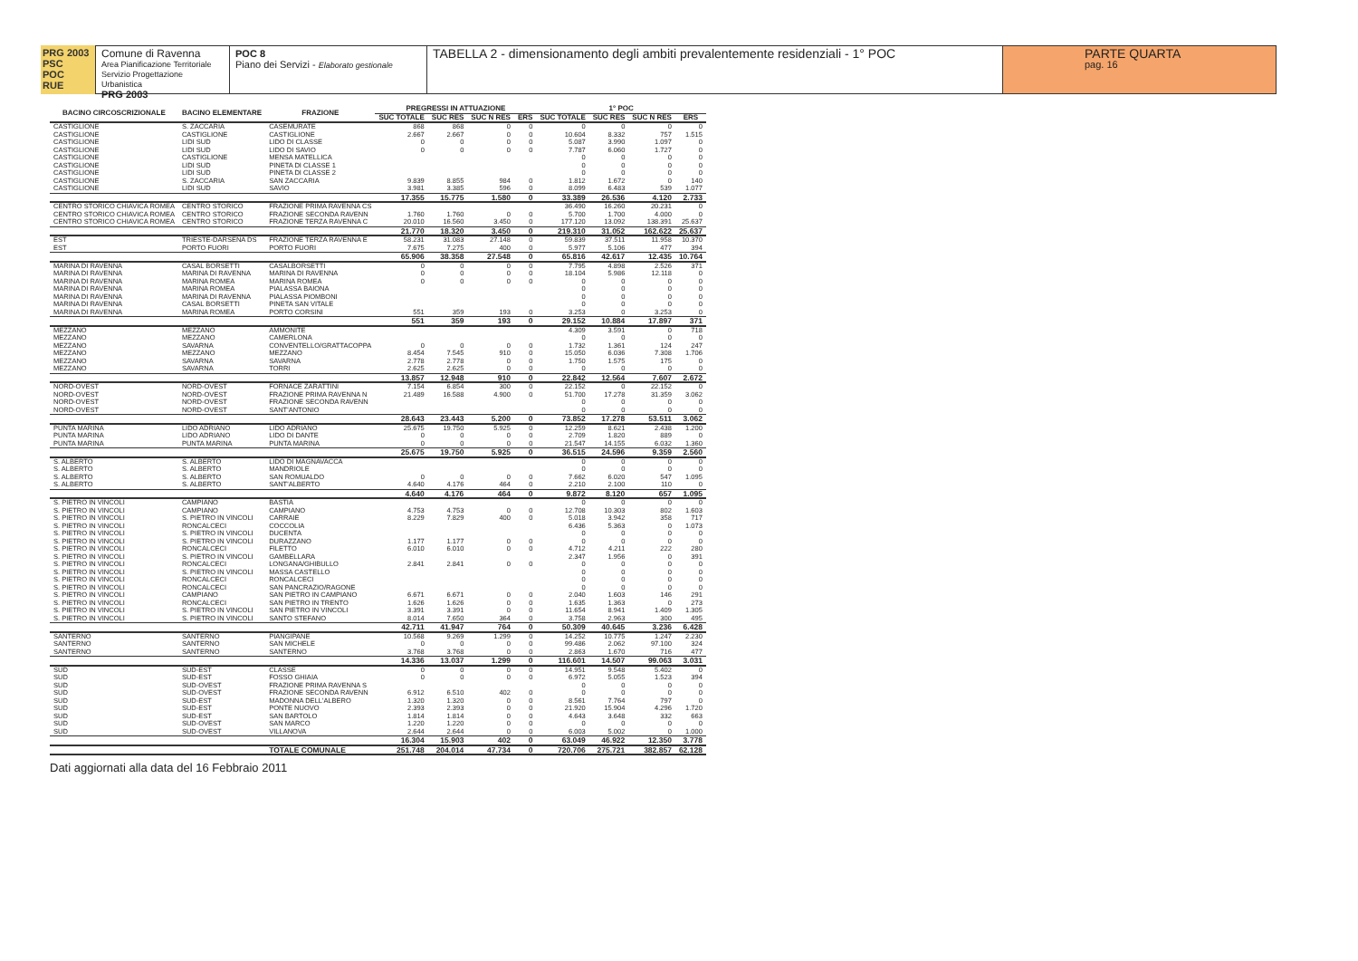PRG 2003
PSC
POC
RUE
Comune di Ravenna
Area Pianificazione Territoriale
Servizio Progettazione Urbanistica
PRG 2003
POC 8
Piano dei Servizi - Elaborato gestionale
TABELLA 2 - dimensionamento degli ambiti prevalentemente residenziali - 1° POC
PARTE QUARTA
pag. 16
| BACINO CIRCOSCRIZIONALE | BACINO ELEMENTARE | FRAZIONE | PREGRESSI IN ATTUAZIONE | | | | 1° POC | | | |
| --- | --- | --- | --- | --- | --- | --- | --- | --- | --- | --- |
| | | | SUC TOTALE | SUC RES | SUC N RES | ERS | SUC TOTALE | SUC RES | SUC N RES | ERS |
| CASTIGLIONE | S. ZACCARIA | CASEMURATE | 868 | 868 | 0 | 0 | 0 | 0 | 0 | 0 |
| CASTIGLIONE | CASTIGLIONE | CASTIGLIONE | 2.667 | 2.667 | 0 | 0 | 10.604 | 8.332 | 757 | 1.515 |
| CASTIGLIONE | LIDI SUD | LIDO DI CLASSE | 0 | 0 | 0 | 0 | 5.087 | 3.990 | 1.097 | 0 |
| CASTIGLIONE | LIDI SUD | LIDO DI SAVIO | 0 | 0 | 0 | 0 | 7.787 | 6.060 | 1.727 | 0 |
| CASTIGLIONE | CASTIGLIONE | MENSA MATELLICA | | | | | 0 | 0 | 0 | 0 |
| CASTIGLIONE | LIDI SUD | PINETA DI CLASSE 1 | | | | | 0 | 0 | 0 | 0 |
| CASTIGLIONE | LIDI SUD | PINETA DI CLASSE 2 | | | | | 0 | 0 | 0 | 0 |
| CASTIGLIONE | S. ZACCARIA | SAN ZACCARIA | 9.839 | 8.855 | 984 | 0 | 1.812 | 1.672 | 0 | 140 |
| CASTIGLIONE | LIDI SUD | SAVIO | 3.981 | 3.385 | 596 | 0 | 8.099 | 6.483 | 539 | 1.077 |
| | | | 17.355 | 15.775 | 1.580 | 0 | 33.389 | 26.536 | 4.120 | 2.733 |
| CENTRO STORICO CHIAVICA ROMEA | CENTRO STORICO | FRAZIONE PRIMA RAVENNA CS | | | | | 36.490 | 16.260 | 20.231 | 0 |
| CENTRO STORICO CHIAVICA ROMEA | CENTRO STORICO | FRAZIONE SECONDA RAVENN | 1.760 | 1.760 | 0 | 0 | 5.700 | 1.700 | 4.000 | 0 |
| CENTRO STORICO CHIAVICA ROMEA | CENTRO STORICO | FRAZIONE TERZA RAVENNA C | 20.010 | 16.560 | 3.450 | 0 | 177.120 | 13.092 | 138.391 | 25.637 |
| | | | 21.770 | 18.320 | 3.450 | 0 | 219.310 | 31.052 | 162.622 | 25.637 |
| EST | TRIESTE-DARSENA DS | FRAZIONE TERZA RAVENNA E | 58.231 | 31.083 | 27.148 | 0 | 59.839 | 37.511 | 11.958 | 10.370 |
| EST | PORTO FUORI | PORTO FUORI | 7.675 | 7.275 | 400 | 0 | 5.977 | 5.106 | 477 | 394 |
| | | | 65.906 | 38.358 | 27.548 | 0 | 65.816 | 42.617 | 12.435 | 10.764 |
| MARINA DI RAVENNA | CASAL BORSETTI | CASALBORSETTI | 0 | 0 | 0 | 0 | 7.795 | 4.898 | 2.526 | 371 |
| MARINA DI RAVENNA | MARINA DI RAVENNA | MARINA DI RAVENNA | 0 | 0 | 0 | 0 | 18.104 | 5.986 | 12.118 | 0 |
| MARINA DI RAVENNA | MARINA ROMEA | MARINA ROMEA | 0 | 0 | 0 | 0 | 0 | 0 | 0 | 0 |
| MARINA DI RAVENNA | MARINA ROMEA | PIALASSA BAIONA | | | | | 0 | 0 | 0 | 0 |
| MARINA DI RAVENNA | MARINA DI RAVENNA | PIALASSA PIOMBONI | | | | | 0 | 0 | 0 | 0 |
| MARINA DI RAVENNA | CASAL BORSETTI | PINETA SAN VITALE | | | | | 0 | 0 | 0 | 0 |
| MARINA DI RAVENNA | MARINA ROMEA | PORTO CORSINI | 551 | 359 | 193 | 0 | 3.253 | 0 | 3.253 | 0 |
| | | | 551 | 359 | 193 | 0 | 29.152 | 10.884 | 17.897 | 371 |
| MEZZANO | MEZZANO | AMMONITE | | | | | 4.309 | 3.591 | 0 | 718 |
| MEZZANO | MEZZANO | CAMERLONA | | | | | 0 | 0 | 0 | 0 |
| MEZZANO | SAVARNA | CONVENTELLO/GRATTACOPPA | 0 | 0 | 0 | 0 | 1.732 | 1.361 | 124 | 247 |
| MEZZANO | MEZZANO | MEZZANO | 8.454 | 7.545 | 910 | 0 | 15.050 | 6.036 | 7.308 | 1.706 |
| MEZZANO | SAVARNA | SAVARNA | 2.778 | 2.778 | 0 | 0 | 1.750 | 1.575 | 175 | 0 |
| MEZZANO | SAVARNA | TORRI | 2.625 | 2.625 | 0 | 0 | 0 | 0 | 0 | 0 |
| | | | 13.857 | 12.948 | 910 | 0 | 22.842 | 12.564 | 7.607 | 2.672 |
| NORD-OVEST | NORD-OVEST | FORNACE ZARATTINI | 7.154 | 6.854 | 300 | 0 | 22.152 | 0 | 22.152 | 0 |
| NORD-OVEST | NORD-OVEST | FRAZIONE PRIMA RAVENNA N | 21.489 | 16.588 | 4.900 | 0 | 51.700 | 17.278 | 31.359 | 3.062 |
| NORD-OVEST | NORD-OVEST | FRAZIONE SECONDA RAVENN | | | | | 0 | 0 | 0 | 0 |
| NORD-OVEST | NORD-OVEST | SANT'ANTONIO | | | | | 0 | 0 | 0 | 0 |
| | | | 28.643 | 23.443 | 5.200 | 0 | 73.852 | 17.278 | 53.511 | 3.062 |
| PUNTA MARINA | LIDO ADRIANO | LIDO ADRIANO | 25.675 | 19.750 | 5.925 | 0 | 12.259 | 8.621 | 2.438 | 1.200 |
| PUNTA MARINA | LIDO ADRIANO | LIDO DI DANTE | 0 | 0 | 0 | 0 | 2.709 | 1.820 | 889 | 0 |
| PUNTA MARINA | PUNTA MARINA | PUNTA MARINA | 0 | 0 | 0 | 0 | 21.547 | 14.155 | 6.032 | 1.360 |
| | | | 25.675 | 19.750 | 5.925 | 0 | 36.515 | 24.596 | 9.359 | 2.560 |
| S. ALBERTO | S. ALBERTO | LIDO DI MAGNAVACCA | | | | | 0 | 0 | 0 | 0 |
| S. ALBERTO | S. ALBERTO | MANDRIOLE | | | | | 0 | 0 | 0 | 0 |
| S. ALBERTO | S. ALBERTO | SAN ROMUALDO | 0 | 0 | 0 | 0 | 7.662 | 6.020 | 547 | 1.095 |
| S. ALBERTO | S. ALBERTO | SANT'ALBERTO | 4.640 | 4.176 | 464 | 0 | 2.210 | 2.100 | 110 | 0 |
| | | | 4.640 | 4.176 | 464 | 0 | 9.872 | 8.120 | 657 | 1.095 |
| S. PIETRO IN VINCOLI | CAMPIANO | BASTIA | | | | | 0 | 0 | 0 | 0 |
| S. PIETRO IN VINCOLI | CAMPIANO | CAMPIANO | 4.753 | 4.753 | 0 | 0 | 12.708 | 10.303 | 802 | 1.603 |
| S. PIETRO IN VINCOLI | S. PIETRO IN VINCOLI | CARRAIE | 8.229 | 7.829 | 400 | 0 | 5.018 | 3.942 | 358 | 717 |
| S. PIETRO IN VINCOLI | RONCALCECI | COCCOLIA | | | | | 6.436 | 5.363 | 0 | 1.073 |
| S. PIETRO IN VINCOLI | S. PIETRO IN VINCOLI | DUCENTA | | | | | 0 | 0 | 0 | 0 |
| S. PIETRO IN VINCOLI | S. PIETRO IN VINCOLI | DURAZZANO | 1.177 | 1.177 | 0 | 0 | 0 | 0 | 0 | 0 |
| S. PIETRO IN VINCOLI | RONCALCECI | FILETTO | 6.010 | 6.010 | 0 | 0 | 4.712 | 4.211 | 222 | 280 |
| S. PIETRO IN VINCOLI | S. PIETRO IN VINCOLI | GAMBELLARA | | | | | 2.347 | 1.956 | 0 | 391 |
| S. PIETRO IN VINCOLI | RONCALCECI | LONGANA/GHIBULLO | 2.841 | 2.841 | 0 | 0 | 0 | 0 | 0 | 0 |
| S. PIETRO IN VINCOLI | S. PIETRO IN VINCOLI | MASSA CASTELLO | | | | | 0 | 0 | 0 | 0 |
| S. PIETRO IN VINCOLI | RONCALCECI | RONCALCECI | | | | | 0 | 0 | 0 | 0 |
| S. PIETRO IN VINCOLI | RONCALCECI | SAN PANCRAZIO/RAGONE | | | | | 0 | 0 | 0 | 0 |
| S. PIETRO IN VINCOLI | CAMPIANO | SAN PIETRO IN CAMPIANO | 6.671 | 6.671 | 0 | 0 | 2.040 | 1.603 | 146 | 291 |
| S. PIETRO IN VINCOLI | RONCALCECI | SAN PIETRO IN TRENTO | 1.626 | 1.626 | 0 | 0 | 1.635 | 1.363 | 0 | 273 |
| S. PIETRO IN VINCOLI | S. PIETRO IN VINCOLI | SAN PIETRO IN VINCOLI | 3.391 | 3.391 | 0 | 0 | 11.654 | 8.941 | 1.409 | 1.305 |
| S. PIETRO IN VINCOLI | S. PIETRO IN VINCOLI | SANTO STEFANO | 8.014 | 7.650 | 364 | 0 | 3.758 | 2.963 | 300 | 495 |
| | | | 42.711 | 41.947 | 764 | 0 | 50.309 | 40.645 | 3.236 | 6.428 |
| SANTERNO | SANTERNO | PIANGIPANE | 10.568 | 9.269 | 1.299 | 0 | 14.252 | 10.775 | 1.247 | 2.230 |
| SANTERNO | SANTERNO | SAN MICHELE | 0 | 0 | 0 | 0 | 99.486 | 2.062 | 97.100 | 324 |
| SANTERNO | SANTERNO | SANTERNO | 3.768 | 3.768 | 0 | 0 | 2.863 | 1.670 | 716 | 477 |
| | | | 14.336 | 13.037 | 1.299 | 0 | 116.601 | 14.507 | 99.063 | 3.031 |
| SUD | SUD-EST | CLASSE | 0 | 0 | 0 | 0 | 14.951 | 9.548 | 5.402 | 0 |
| SUD | SUD-EST | FOSSO GHIAIA | 0 | 0 | 0 | 0 | 6.972 | 5.055 | 1.523 | 394 |
| SUD | SUD-OVEST | FRAZIONE PRIMA RAVENNA S | | | | | 0 | 0 | 0 | 0 |
| SUD | SUD-OVEST | FRAZIONE SECONDA RAVENN | 6.912 | 6.510 | 402 | 0 | 0 | 0 | 0 | 0 |
| SUD | SUD-EST | MADONNA DELL'ALBERO | 1.320 | 1.320 | 0 | 0 | 8.561 | 7.764 | 797 | 0 |
| SUD | SUD-EST | PONTE NUOVO | 2.393 | 2.393 | 0 | 0 | 21.920 | 15.904 | 4.296 | 1.720 |
| SUD | SUD-EST | SAN BARTOLO | 1.814 | 1.814 | 0 | 0 | 4.643 | 3.648 | 332 | 663 |
| SUD | SUD-OVEST | SAN MARCO | 1.220 | 1.220 | 0 | 0 | 0 | 0 | 0 | 0 |
| SUD | SUD-OVEST | VILLANOVA | 2.644 | 2.644 | 0 | 0 | 6.003 | 5.002 | 0 | 1.000 |
| | | | 16.304 | 15.903 | 402 | 0 | 63.049 | 46.922 | 12.350 | 3.778 |
| | | TOTALE COMUNALE | 251.748 | 204.014 | 47.734 | 0 | 720.706 | 275.721 | 382.857 | 62.128 |
Dati aggiornati alla data del 16 Febbraio 2011